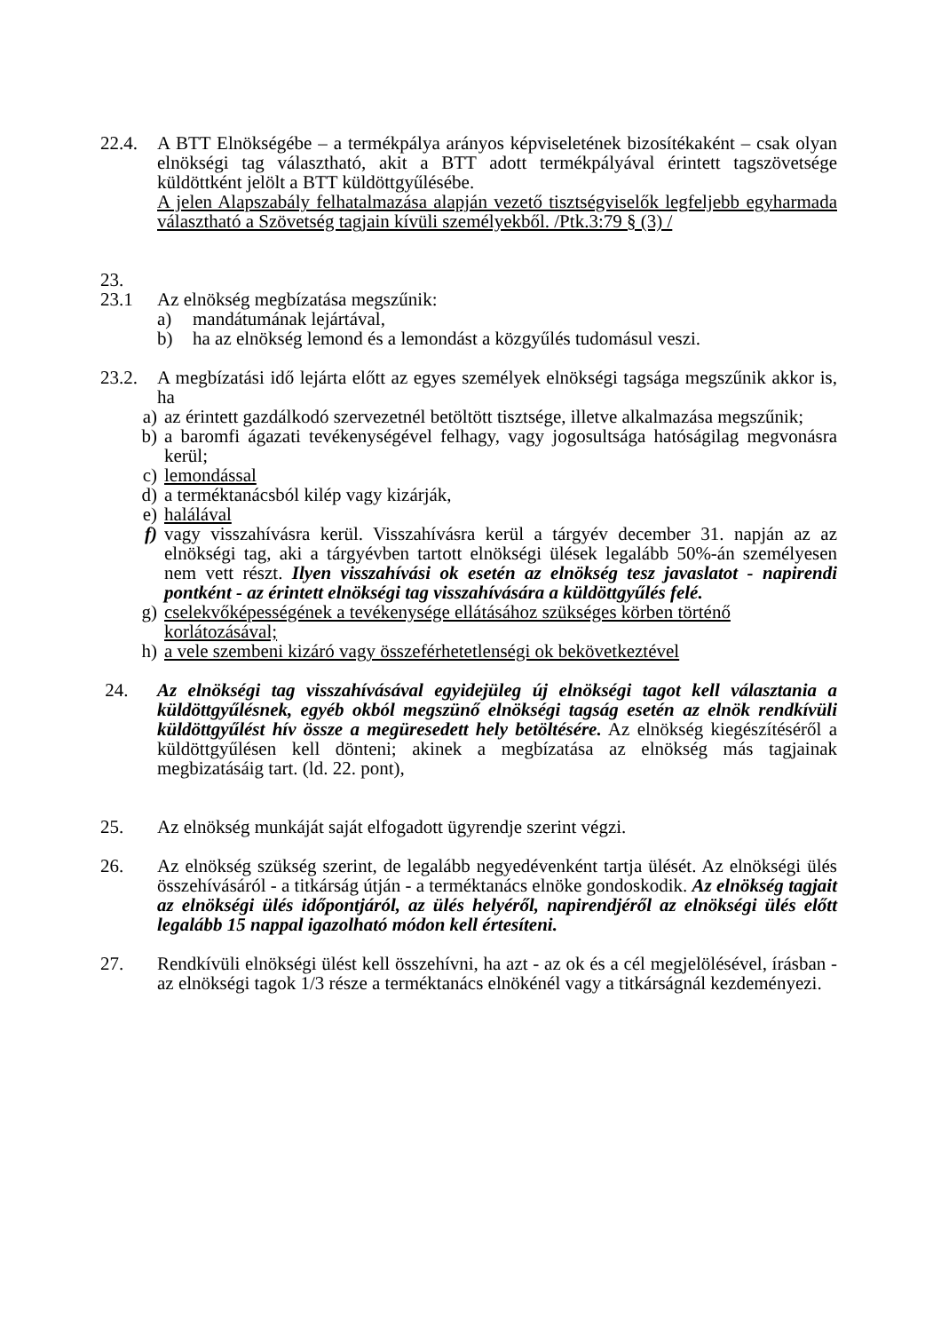22.4. A BTT Elnökségébe – a termékpálya arányos képviseletének bizosítékaként – csak olyan elnökségi tag választható, akit a BTT adott termékpályával érintett tagszövetsége küldöttként jelölt a BTT küldöttgyűlésébe.
A jelen Alapszabály felhatalmazása alapján vezető tisztségviselők legfeljebb egyharmada választható a Szövetség tagjain kívüli személyekből. /Ptk.3:79 § (3) /
23.
23.1 Az elnökség megbízatása megszűnik:
a) mandátumának lejártával,
b) ha az elnökség lemond és a lemondást a közgyűlés tudomásul veszi.
23.2. A megbízatási idő lejárta előtt az egyes személyek elnökségi tagsága megszűnik akkor is, ha
a) az érintett gazdálkodó szervezetnél betöltött tisztsége, illetve alkalmazása megszűnik;
b) a baromfi ágazati tevékenységével felhagy, vagy jogosultsága hatóságilag megvonásra kerül;
c) lemondással
d) a terméktanácsból kilép vagy kizárják,
e) halálával
f) vagy visszahívásra kerül. Visszahívásra kerül a tárgyév december 31. napján az az elnökségi tag, aki a tárgyévben tartott elnökségi ülések legalább 50%-án személyesen nem vett részt. Ilyen visszahívási ok esetén az elnökség tesz javaslatot - napirendi pontként - az érintett elnökségi tag visszahívására a küldöttgyűlés felé.
g) cselekvőképességének a tevékenysége ellátásához szükséges körben történő korlátozásával;
h) a vele szembeni kizáró vagy összeférhetetlenségi ok bekövetkeztével
24. Az elnökségi tag visszahívásával egyidejüleg új elnökségi tagot kell választania a küldöttgyűlésnek, egyéb okból megszünő elnökségi tagság esetén az elnök rendkívüli küldöttgyűlést hív össze a megüresedett hely betöltésére. Az elnökség kiegészítéséről a küldöttgyűlésen kell dönteni; akinek a megbízatása az elnökség más tagjainak megbizatásáig tart. (ld. 22. pont),
25. Az elnökség munkáját saját elfogadott ügyrendje szerint végzi.
26. Az elnökség szükség szerint, de legalább negyedévenként tartja ülését. Az elnökségi ülés összehívásáról - a titkárság útján - a terméktanács elnöke gondoskodik. Az elnökség tagjait az elnökségi ülés időpontjáról, az ülés helyéről, napirendjéről az elnökségi ülés előtt legalább 15 nappal igazolható módon kell értesíteni.
27. Rendkívüli elnökségi ülést kell összehívni, ha azt - az ok és a cél megjelölésével, írásban - az elnökségi tagok 1/3 része a terméktanács elnökénél vagy a titkárságnál kezdeményezi.